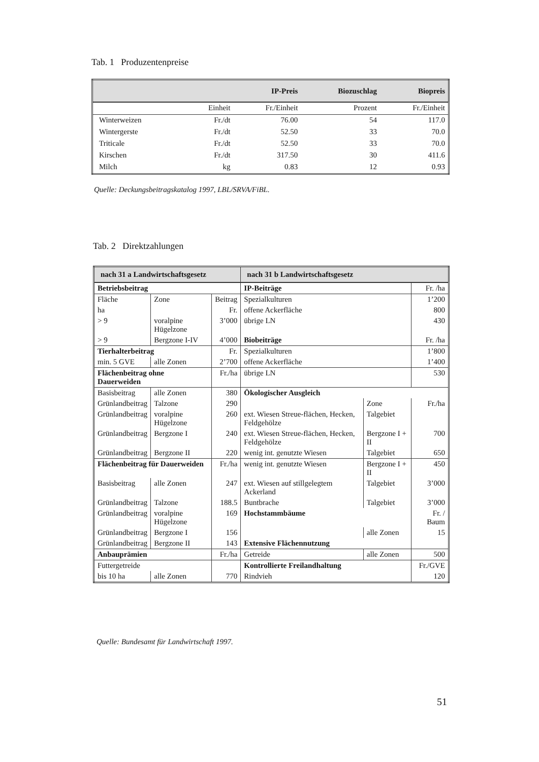Tab. 1 Produzentenpreise
| | | IP-Preis | Biozuschlag | Biopreis |
| --- | --- | --- | --- | --- |
| | Einheit | Fr./Einheit | Prozent | Fr./Einheit |
| Winterweizen | Fr./dt | 76.00 | 54 | 117.0 |
| Wintergerste | Fr./dt | 52.50 | 33 | 70.0 |
| Triticale | Fr./dt | 52.50 | 33 | 70.0 |
| Kirschen | Fr./dt | 317.50 | 30 | 411.6 |
| Milch | kg | 0.83 | 12 | 0.93 |
Quelle: Deckungsbeitragskatalog 1997, LBL/SRVA/FiBL.
Tab. 2 Direktzahlungen
| nach 31 a Landwirtschaftsgesetz | | | nach 31 b Landwirtschaftsgesetz | | |
| Betriebsbeitrag | | | IP-Beiträge | | Fr. /ha |
| Fläche | Zone | Beitrag | Spezialkulturen | | 1’200 |
| ha | | Fr. | offene Ackerfläche | | 800 |
| > 9 | voralpine Hügelzone | 3’000 | übrige LN | | 430 |
| > 9 | Bergzone I-IV | 4’000 | Biobeiträge | | Fr. /ha |
| Tierhalterbeitrag | | Fr. | Spezialkulturen | | 1’800 |
| min. 5 GVE | alle Zonen | 2’700 | offene Ackerfläche | | 1’400 |
| Flächenbeitrag ohne Dauerweiden | | Fr./ha | übrige LN | | 530 |
| Basisbeitrag | alle Zonen | 380 | Ökologischer Ausgleich | | |
| Grünlandbeitrag | Talzone | 290 | | Zone | Fr./ha |
| Grünlandbeitrag | voralpine Hügelzone | 260 | ext. Wiesen Streue-flächen, Hecken, Feldgehölze | Talgebiet | |
| Grünlandbeitrag | Bergzone I | 240 | ext. Wiesen Streue-flächen, Hecken, Feldgehölze | Bergzone I + II | 700 |
| Grünlandbeitrag | Bergzone II | 220 | wenig int. genutzte Wiesen | Talgebiet | 650 |
| Flächenbeitrag für Dauerweiden | | Fr./ha | wenig int. genutzte Wiesen | Bergzone I + II | 450 |
| Basisbeitrag | alle Zonen | 247 | ext. Wiesen auf stillgelegtem Ackerland | Talgebiet | 3’000 |
| Grünlandbeitrag | Talzone | 188.5 | Buntbrache | Talgebiet | 3’000 |
| Grünlandbeitrag | voralpine Hügelzone | 169 | Hochstammbäume | | Fr. / Baum |
| Grünlandbeitrag | Bergzone I | 156 | | alle Zonen | 15 |
| Grünlandbeitrag | Bergzone II | 143 | Extensive Flächennutzung | | |
| Anbauprämien | | Fr./ha | Getreide | alle Zonen | 500 |
| Futtergetreide | | | Kontrollierte Freilandhaltung | | Fr./GVE |
| bis 10 ha | alle Zonen | 770 | Rindvieh | | 120 |
Quelle: Bundesamt für Landwirtschaft 1997.
51